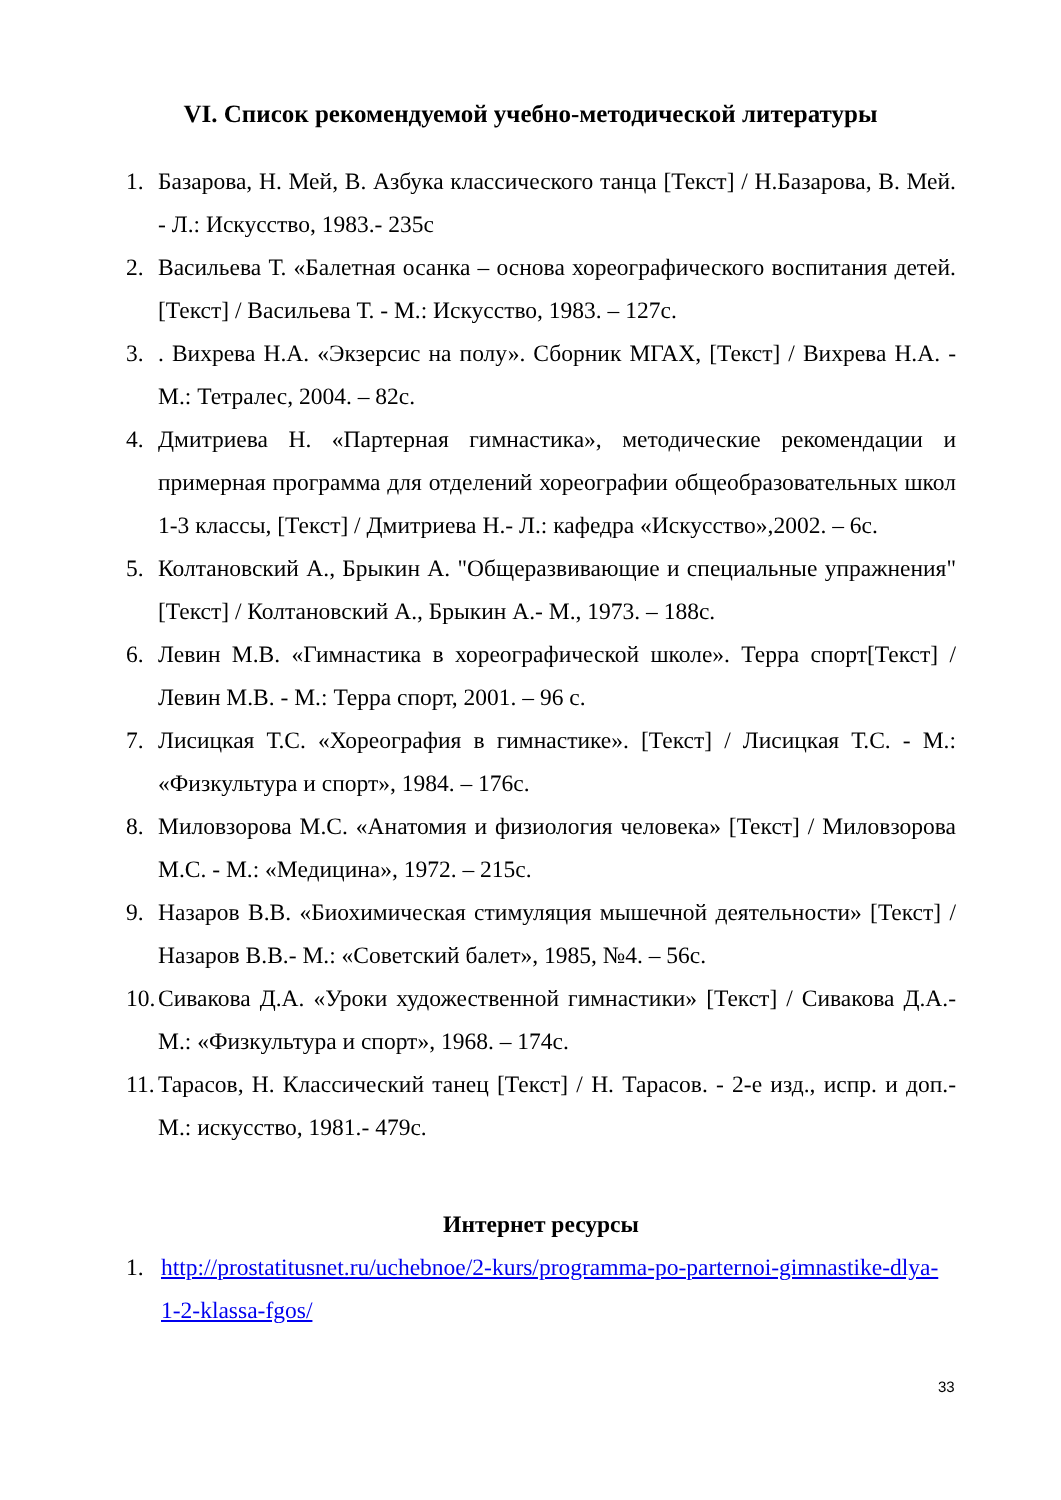VI. Список рекомендуемой учебно-методической литературы
1. Базарова, Н. Мей, В. Азбука классического танца [Текст] / Н.Базарова, В. Мей. - Л.: Искусство, 1983.- 235с
2. Васильева Т. «Балетная осанка – основа хореографического воспитания детей. [Текст] / Васильева Т. - М.: Искусство, 1983. – 127с.
3.. Вихрева Н.А. «Экзерсис на полу». Сборник МГАХ, [Текст] / Вихрева Н.А. - М.: Тетралес, 2004. – 82с.
4. Дмитриева Н. «Партерная гимнастика», методические рекомендации и примерная программа для отделений хореографии общеобразовательных школ 1-3 классы, [Текст] / Дмитриева Н.- Л.: кафедра «Искусство»,2002. – 6с.
5. Колтановский А., Брыкин А. "Общеразвивающие и специальные упражнения"[Текст] / Колтановский А., Брыкин А.- М., 1973. – 188с.
6. Левин М.В. «Гимнастика в хореографической школе». Терра спорт[Текст] / Левин М.В. - М.: Терра спорт, 2001. – 96 с.
7. Лисицкая Т.С. «Хореография в гимнастике». [Текст] / Лисицкая Т.С. - М.: «Физкультура и спорт», 1984. – 176с.
8. Миловзорова М.С. «Анатомия и физиология человека» [Текст] / Миловзорова М.С. - М.: «Медицина», 1972. – 215с.
9. Назаров В.В. «Биохимическая стимуляция мышечной деятельности» [Текст] / Назаров В.В.- М.: «Советский балет», 1985, №4. – 56с.
10. Сивакова Д.А. «Уроки художественной гимнастики» [Текст] / Сивакова Д.А.- М.: «Физкультура и спорт», 1968. – 174с.
11. Тарасов, Н. Классический танец [Текст] / Н. Тарасов. - 2-е изд., испр. и доп.- М.: искусство, 1981.- 479с.
Интернет ресурсы
1. http://prostatitusnet.ru/uchebnoe/2-kurs/programma-po-parternoi-gimnastike-dlya-1-2-klassa-fgos/
33